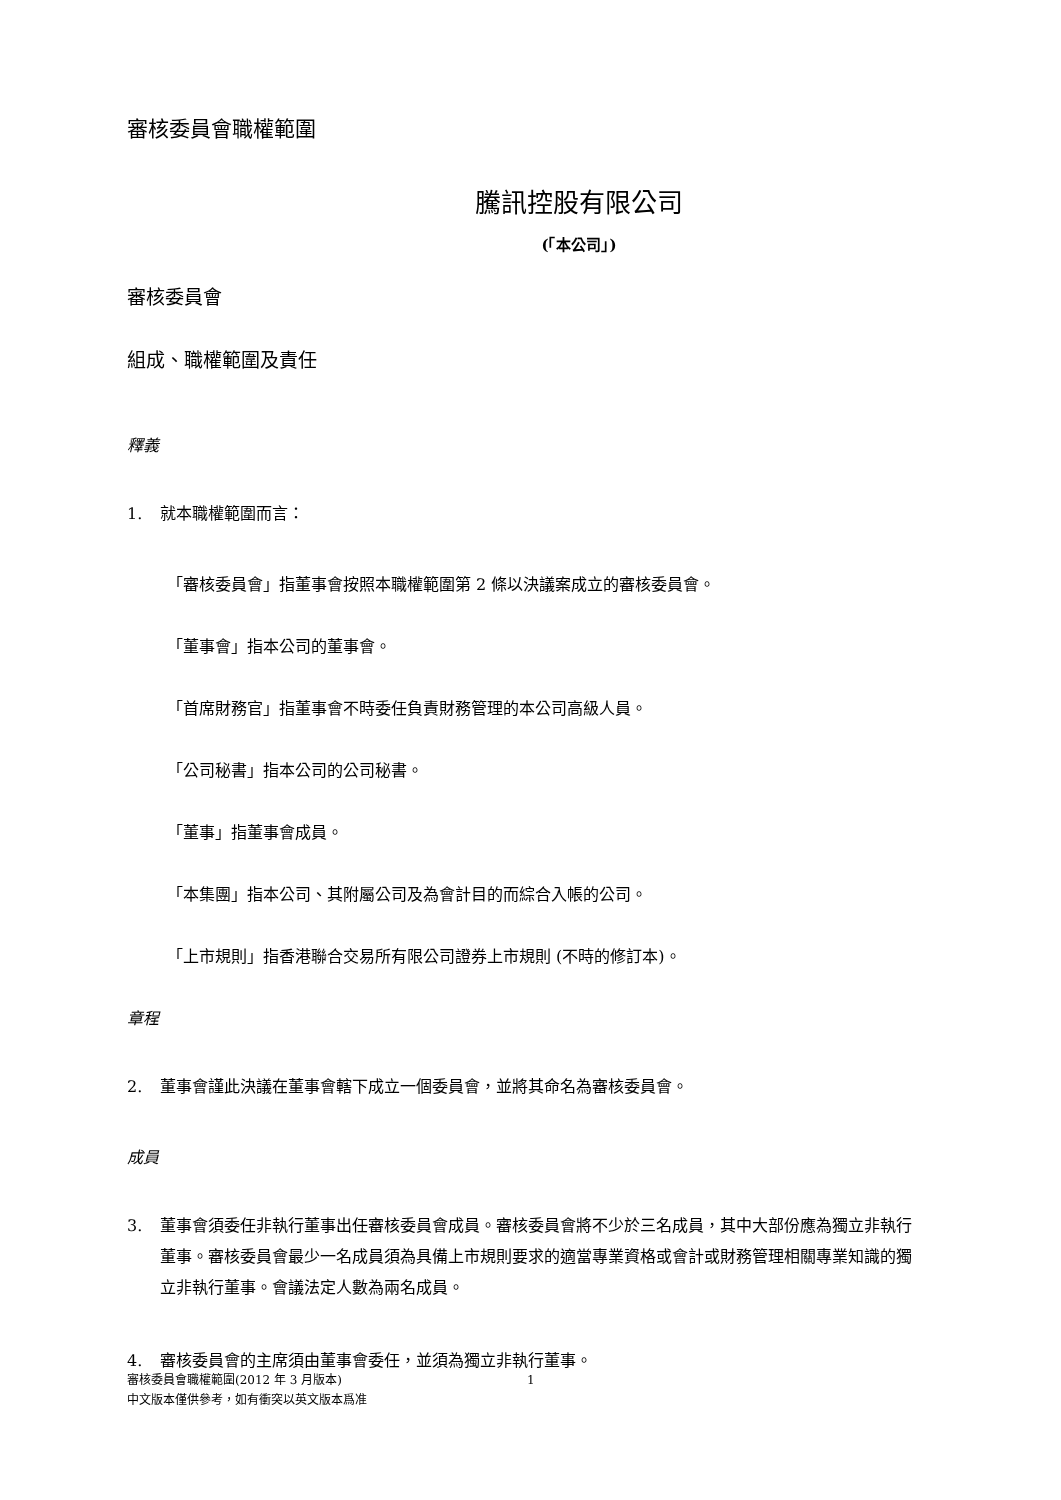審核委員會職權範圍
騰訊控股有限公司
(「本公司」)
審核委員會
組成、職權範圍及責任
釋義
1. 就本職權範圍而言：
「審核委員會」指董事會按照本職權範圍第 2 條以決議案成立的審核委員會。
「董事會」指本公司的董事會。
「首席財務官」指董事會不時委任負責財務管理的本公司高級人員。
「公司秘書」指本公司的公司秘書。
「董事」指董事會成員。
「本集團」指本公司、其附屬公司及為會計目的而綜合入帳的公司。
「上市規則」指香港聯合交易所有限公司證券上市規則 (不時的修訂本)。
章程
2. 董事會謹此決議在董事會轄下成立一個委員會，並將其命名為審核委員會。
成員
3. 董事會須委任非執行董事出任審核委員會成員。審核委員會將不少於三名成員，其中大部份應為獨立非執行董事。審核委員會最少一名成員須為具備上市規則要求的適當專業資格或會計或財務管理相關專業知識的獨立非執行董事。會議法定人數為兩名成員。
4. 審核委員會的主席須由董事會委任，並須為獨立非執行董事。
1
審核委員會職權範圍(2012 年 3 月版本)
中文版本僅供參考，如有衝突以英文版本爲准